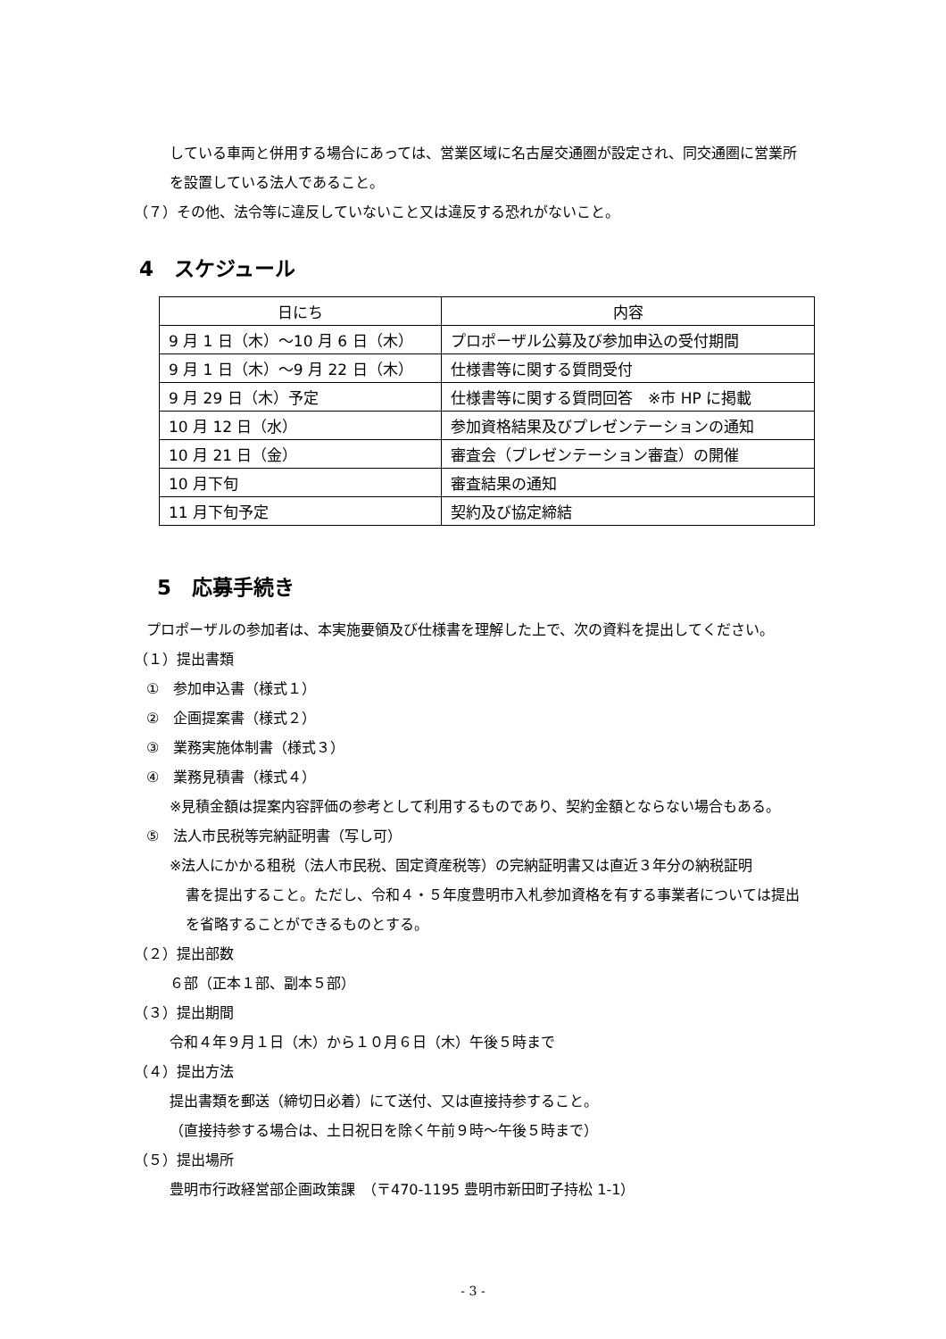している車両と併用する場合にあっては、営業区域に名古屋交通圏が設定され、同交通圏に営業所
を設置している法人であること。
（７）その他、法令等に違反していないこと又は違反する恐れがないこと。
4　スケジュール
| 日にち | 内容 |
| --- | --- |
| 9 月 1 日（木）～10 月 6 日（木） | プロポーザル公募及び参加申込の受付期間 |
| 9 月 1 日（木）～9 月 22 日（木） | 仕様書等に関する質問受付 |
| 9 月 29 日（木）予定 | 仕様書等に関する質問回答 ※市 HP に掲載 |
| 10 月 12 日（水） | 参加資格結果及びプレゼンテーションの通知 |
| 10 月 21 日（金） | 審査会（プレゼンテーション審査）の開催 |
| 10 月下旬 | 審査結果の通知 |
| 11 月下旬予定 | 契約及び協定締結 |
5　応募手続き
プロポーザルの参加者は、本実施要領及び仕様書を理解した上で、次の資料を提出してください。
（１）提出書類
①　参加申込書（様式１）
②　企画提案書（様式２）
③　業務実施体制書（様式３）
④　業務見積書（様式４）
※見積金額は提案内容評価の参考として利用するものであり、契約金額とならない場合もある。
⑤　法人市民税等完納証明書（写し可）
※法人にかかる租税（法人市民税、固定資産税等）の完納証明書又は直近３年分の納税証明
書を提出すること。ただし、令和４・５年度豊明市入札参加資格を有する事業者については提出
を省略することができるものとする。
（２）提出部数
６部（正本１部、副本５部）
（３）提出期間
令和４年９月１日（木）から１０月６日（木）午後５時まで
（４）提出方法
提出書類を郵送（締切日必着）にて送付、又は直接持参すること。
（直接持参する場合は、土日祝日を除く午前９時～午後５時まで）
（５）提出場所
豊明市行政経営部企画政策課　（〒470-1195 豊明市新田町子持松 1-1）
- 3 -